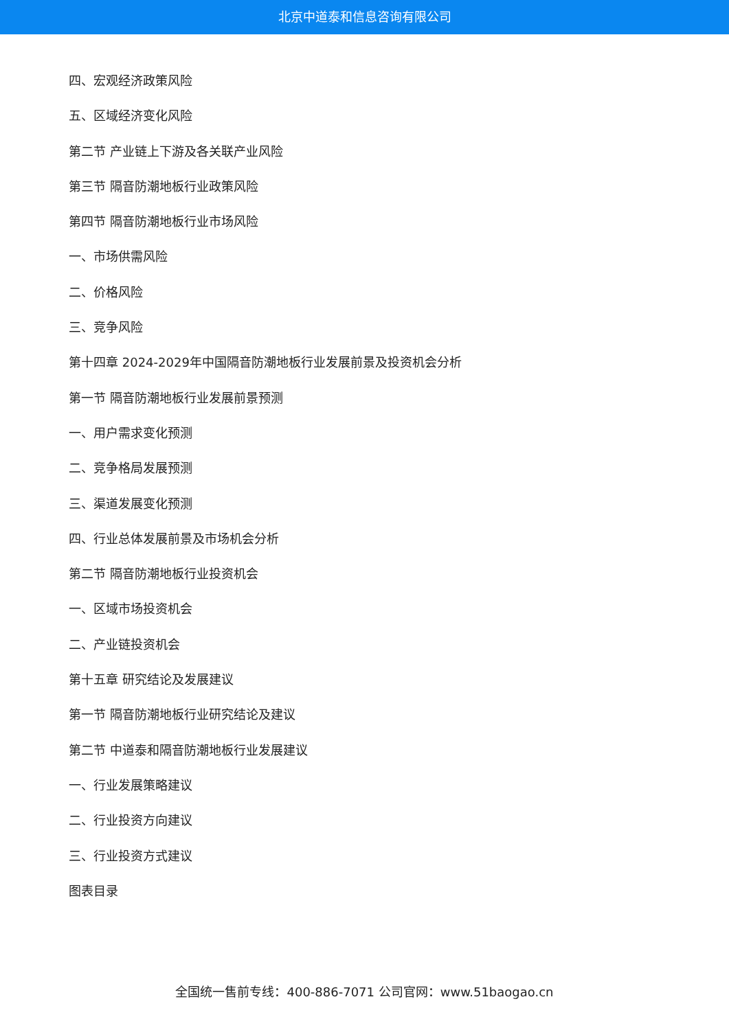北京中道泰和信息咨询有限公司
四、宏观经济政策风险
五、区域经济变化风险
第二节 产业链上下游及各关联产业风险
第三节 隔音防潮地板行业政策风险
第四节 隔音防潮地板行业市场风险
一、市场供需风险
二、价格风险
三、竞争风险
第十四章 2024-2029年中国隔音防潮地板行业发展前景及投资机会分析
第一节 隔音防潮地板行业发展前景预测
一、用户需求变化预测
二、竞争格局发展预测
三、渠道发展变化预测
四、行业总体发展前景及市场机会分析
第二节 隔音防潮地板行业投资机会
一、区域市场投资机会
二、产业链投资机会
第十五章 研究结论及发展建议
第一节 隔音防潮地板行业研究结论及建议
第二节 中道泰和隔音防潮地板行业发展建议
一、行业发展策略建议
二、行业投资方向建议
三、行业投资方式建议
图表目录
全国统一售前专线：400-886-7071 公司官网：www.51baogao.cn